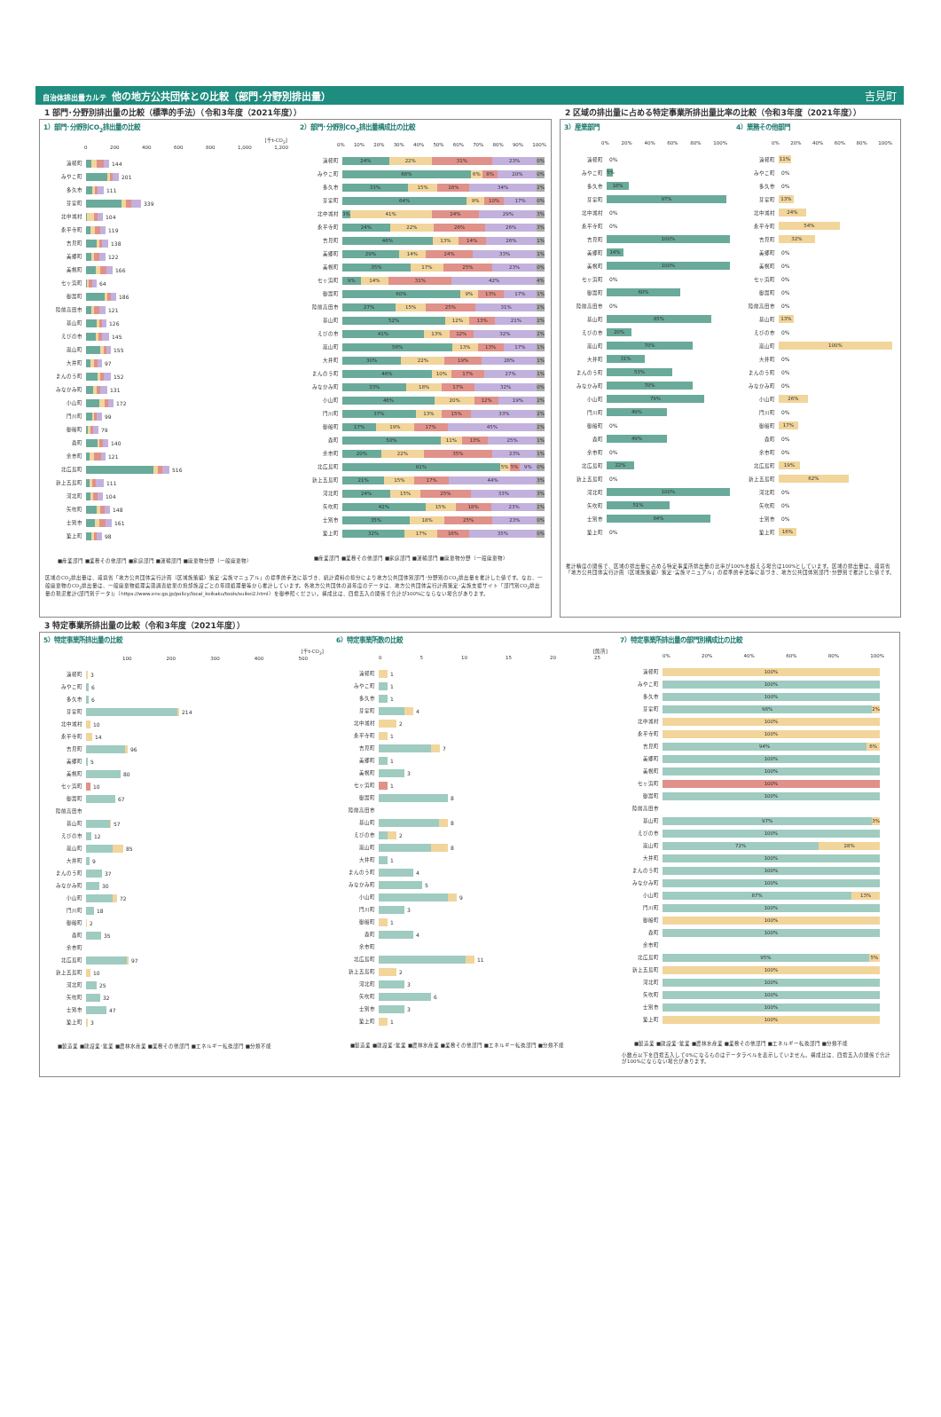自治体排出量カルテ 他の地方公共団体との比較（部門･分野別排出量） 吉見町
1 部門･分野別排出量の比較（標準的手法）（令和3年度（2021年度））
1）部門･分野別CO<sub>2</sub>排出量の比較
[千t-CO<sub>2</sub>]
0 200 400 600 800 1,000 1,200
遠軽町 144
みやこ町 201
多久市 111
芽室町 339
北中城村 104
永平寺町 119
吉見町 138
美郷町 122
美幌町 166
七ヶ浜町 64
御嵩町 186
陸前高田市 121
基山町 126
えびの市 145
嵐山町 155
大井町 97
まんのう町 152
みなかみ町 131
小山町 172
門川町 99
御船町 79
森町 140
余市町 121
北広島町 516
新上五島町 111
河北町 104
矢吹町 148
士別市 161
築上町 98
■産業部門 ■業務その他部門 ■家庭部門 ■運輸部門 ■廃棄物分野（一般廃棄物）
2）部門･分野別CO<sub>2</sub>排出量構成比の比較
0% 10% 20% 30% 40% 50% 60% 70% 80% 90% 100%
遠軽町 24% 22% 31% 23% 0%
みやこ町 66% 6% 8% 20% 0%
多久市 33% 15% 16% 34% 2%
芽室町 64% 9% 10% 17% 0%
北中城村 3% 41% 24% 29% 3%
永平寺町 24% 22% 26% 26% 3%
吉見町 46% 13% 14% 26% 1%
美郷町 29% 14% 24% 33% 1%
美幌町 35% 17% 25% 23% 0%
七ヶ浜町 9% 14% 31% 42% 4%
御嵩町 60% 9% 13% 17% 1%
陸前高田市 27% 15% 25% 31% 2%
基山町 52% 12% 13% 21% 2%
えびの市 41% 13% 12% 32% 2%
嵐山町 56% 13% 13% 17% 1%
大井町 30% 22% 19% 28% 1%
まんのう町 46% 10% 17% 27% 1%
みなかみ町 33% 18% 17% 32% 0%
小山町 46% 20% 12% 19% 2%
門川町 37% 13% 15% 33% 2%
御船町 17% 19% 17% 45% 2%
森町 50% 11% 13% 25% 1%
余市町 20% 22% 35% 23% 1%
北広島町 81% 5% 5% 9% 0%
新上五島町 21% 15% 17% 44% 3%
河北町 24% 15% 25% 33% 3%
矢吹町 42% 15% 18% 23% 2%
士別市 35% 18% 25% 23% 0%
築上町 32% 17% 16% 35% 0%
■産業部門 ■業務その他部門 ■家庭部門 ■運輸部門 ■廃棄物分野（一般廃棄物）
区域のCO<sub>2</sub>排出量は、環境省「地方公共団体実行計画（区域施策編）策定･実施マニュアル」の標準的手法に基づき、統計資料の按分により地方公共団体別部門･分野別のCO<sub>2</sub>排出量を推計した値です。なお、一般廃棄物のCO<sub>2</sub>排出量は、一般廃棄物処理実態調査結果の焼却施設ごとの年間処理量等から推計しています。各地方公共団体の過年度のデータは、地方公共団体実行計画策定･実施支援サイト「部門別CO<sub>2</sub>排出量の現況推計(部門別データ)」（https://www.env.go.jp/policy/local_keikaku/tools/suikei2.html）を御参照ください。構成比は、四捨五入の関係で合計が100%にならない場合があります。
2 区域の排出量に占める特定事業所排出量比率の比較（令和3年度（2021年度））
3）産業部門
0% 20% 40% 60% 80% 100%
遠軽町 0%
みやこ町 5%
多久市 18%
芽室町 97%
北中城村 0%
永平寺町 0%
吉見町 100%
美郷町 14%
美幌町 100%
七ヶ浜町 0%
御嵩町 60%
陸前高田市 0%
基山町 85%
えびの市 20%
嵐山町 70%
大井町 31%
まんのう町 53%
みなかみ町 70%
小山町 79%
門川町 49%
御船町 0%
森町 49%
余市町 0%
北広島町 22%
新上五島町 0%
河北町 100%
矢吹町 51%
士別市 84%
築上町 0%
4）業務その他部門
0% 20% 40% 60% 80% 100%
遠軽町 11%
みやこ町 0%
多久市 0%
芽室町 13%
北中城村 24%
永平寺町 54%
吉見町 32%
美郷町 0%
美幌町 0%
七ヶ浜町 0%
御嵩町 0%
陸前高田市 0%
基山町 13%
えびの市 0%
嵐山町 100%
大井町 0%
まんのう町 0%
みなかみ町 0%
小山町 26%
門川町 0%
御船町 17%
森町 0%
余市町 0%
北広島町 19%
新上五島町 62%
河北町 0%
矢吹町 0%
士別市 0%
築上町 16%
推計精度の関係で、区域の排出量に占める特定事業所排出量の比率が100%を超える場合は100%としています。区域の排出量は、環境省「地方公共団体実行計画（区域施策編）策定･実施マニュアル」の標準的手法等に基づき、地方公共団体別部門･分野別で推計した値です。
3 特定事業所排出量の比較（令和3年度（2021年度））
5）特定事業所排出量の比較
[千t-CO<sub>2</sub>]
100 200 300 400 500
遠軽町 3
みやこ町 6
多久市 6
芽室町 214
北中城村 10
永平寺町 14
吉見町 96
美郷町 5
美幌町 80
七ヶ浜町 10
御嵩町 67
陸前高田市
基山町 57
えびの市 12
嵐山町 85
大井町 9
まんのう町 37
みなかみ町 30
小山町 72
門川町 18
御船町 2
森町 35
余市町
北広島町 97
新上五島町 10
河北町 25
矢吹町 32
士別市 47
築上町 3
■製造業 ■建設業･鉱業 ■農林水産業 ■業務その他部門 ■エネルギー転換部門 ■分類不能
6）特定事業所数の比較
[箇所]
0 5 10 15 20 25
遠軽町 1
みやこ町 1
多久市 1
芽室町 4
北中城村 2
永平寺町 1
吉見町 7
美郷町 1
美幌町 3
七ヶ浜町 1
御嵩町 8
陸前高田市
基山町 8
えびの市 2
嵐山町 8
大井町 1
まんのう町 4
みなかみ町 5
小山町 9
門川町 3
御船町 1
森町 4
余市町
北広島町 11
新上五島町 2
河北町 3
矢吹町 6
士別市 3
築上町 1
■製造業 ■建設業･鉱業 ■農林水産業 ■業務その他部門 ■エネルギー転換部門 ■分類不能
7）特定事業所排出量の部門別構成比の比較
0% 20% 40% 60% 80% 100%
遠軽町 100%
みやこ町 100%
多久市 100%
芽室町 98% 2%
北中城村 100%
永平寺町 100%
吉見町 94% 6%
美郷町 100%
美幌町 100%
七ヶ浜町 100%
御嵩町 100%
陸前高田市
基山町 97% 3%
えびの市 100%
嵐山町 72% 28%
大井町 100%
まんのう町 100%
みなかみ町 100%
小山町 87% 13%
門川町 100%
御船町 100%
森町 100%
余市町
北広島町 95% 5%
新上五島町 100%
河北町 100%
矢吹町 100%
士別市 100%
築上町 100%
■製造業 ■建設業･鉱業 ■農林水産業 ■業務その他部門 ■エネルギー転換部門 ■分類不能
小数点以下を四捨五入して0%になるものはデータラベルを表示していません。構成比は、四捨五入の関係で合計が100%にならない場合があります。